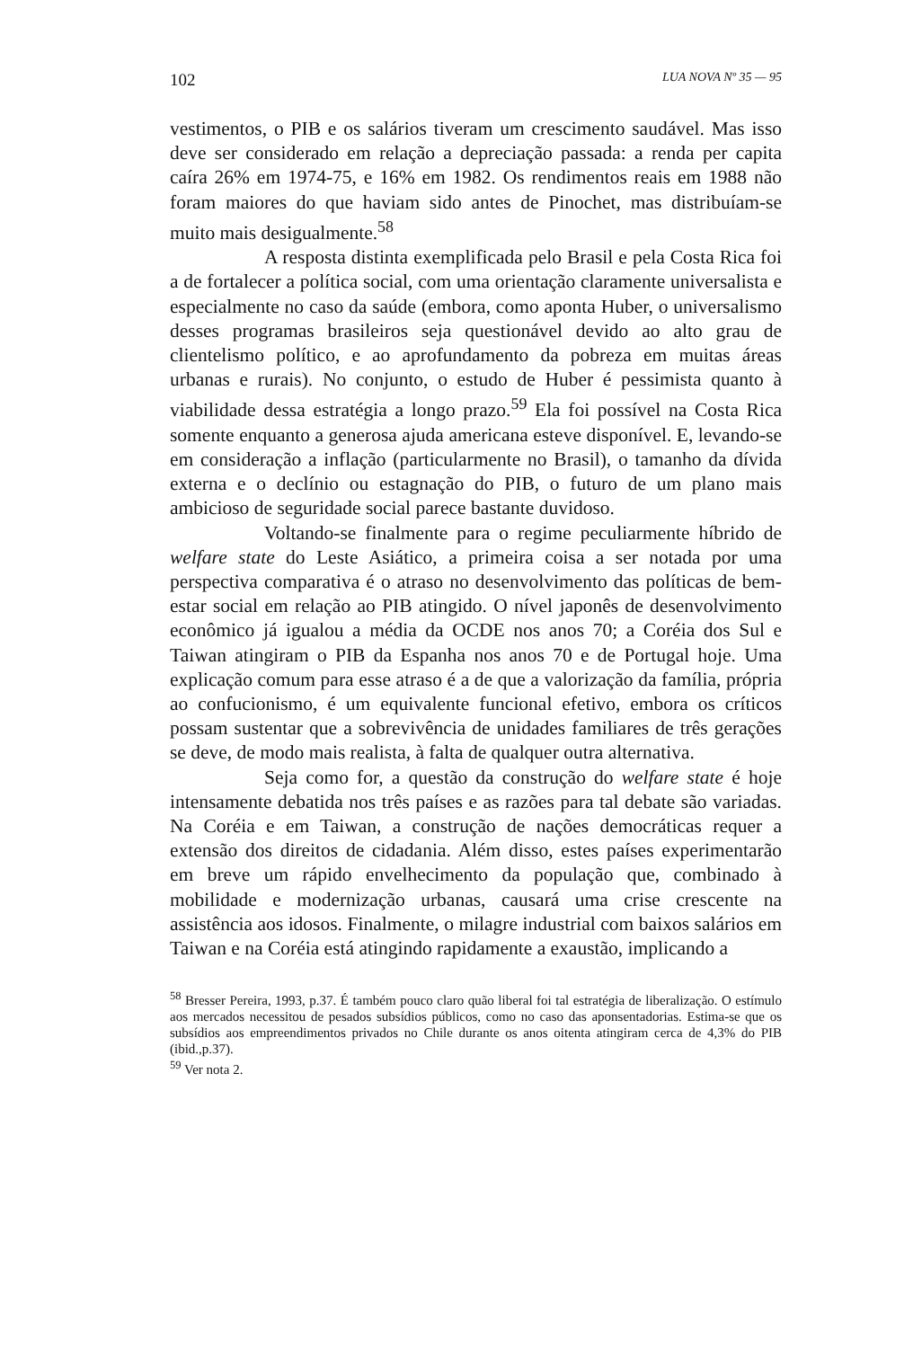102 LUA NOVA Nº 35 — 95
vestimentos, o PIB e os salários tiveram um crescimento saudável. Mas isso deve ser considerado em relação a depreciação passada: a renda per capita caíra 26% em 1974-75, e 16% em 1982. Os rendimentos reais em 1988 não foram maiores do que haviam sido antes de Pinochet, mas distribuíam-se muito mais desigualmente.<sup>58</sup>
A resposta distinta exemplificada pelo Brasil e pela Costa Rica foi a de fortalecer a política social, com uma orientação claramente universalista e especialmente no caso da saúde (embora, como aponta Huber, o universalismo desses programas brasileiros seja questionável devido ao alto grau de clientelismo político, e ao aprofundamento da pobreza em muitas áreas urbanas e rurais). No conjunto, o estudo de Huber é pessimista quanto à viabilidade dessa estratégia a longo prazo.<sup>59</sup> Ela foi possível na Costa Rica somente enquanto a generosa ajuda americana esteve disponível. E, levando-se em consideração a inflação (particularmente no Brasil), o tamanho da dívida externa e o declínio ou estagnação do PIB, o futuro de um plano mais ambicioso de seguridade social parece bastante duvidoso.
Voltando-se finalmente para o regime peculiarmente híbrido de welfare state do Leste Asiático, a primeira coisa a ser notada por uma perspectiva comparativa é o atraso no desenvolvimento das políticas de bem-estar social em relação ao PIB atingido. O nível japonês de desenvolvimento econômico já igualou a média da OCDE nos anos 70; a Coréia dos Sul e Taiwan atingiram o PIB da Espanha nos anos 70 e de Portugal hoje. Uma explicação comum para esse atraso é a de que a valorização da família, própria ao confucionismo, é um equivalente funcional efetivo, embora os críticos possam sustentar que a sobrevivência de unidades familiares de três gerações se deve, de modo mais realista, à falta de qualquer outra alternativa.
Seja como for, a questão da construção do welfare state é hoje intensamente debatida nos três países e as razões para tal debate são variadas. Na Coréia e em Taiwan, a construção de nações democráticas requer a extensão dos direitos de cidadania. Além disso, estes países experimentarão em breve um rápido envelhecimento da população que, combinado à mobilidade e modernização urbanas, causará uma crise crescente na assistência aos idosos. Finalmente, o milagre industrial com baixos salários em Taiwan e na Coréia está atingindo rapidamente a exaustão, implicando a
<sup>58</sup> Bresser Pereira, 1993, p.37. É também pouco claro quão liberal foi tal estratégia de liberalização. O estímulo aos mercados necessitou de pesados subsídios públicos, como no caso das aponsentadorias. Estima-se que os subsídios aos empreendimentos privados no Chile durante os anos oitenta atingiram cerca de 4,3% do PIB (ibid.,p.37).
<sup>59</sup> Ver nota 2.